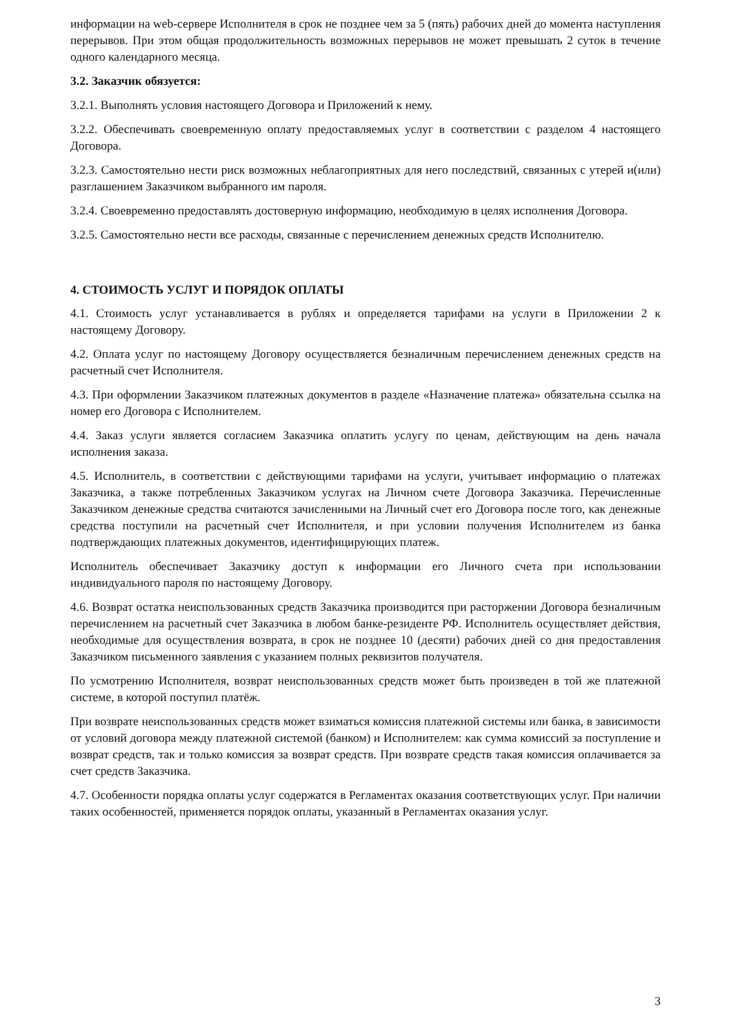информации на web-сервере Исполнителя в срок не позднее чем за 5 (пять) рабочих дней до момента наступления перерывов. При этом общая продолжительность возможных перерывов не может превышать 2 суток в течение одного календарного месяца.
3.2. Заказчик обязуется:
3.2.1. Выполнять условия настоящего Договора и Приложений к нему.
3.2.2. Обеспечивать своевременную оплату предоставляемых услуг в соответствии с разделом 4 настоящего Договора.
3.2.3. Самостоятельно нести риск возможных неблагоприятных для него последствий, связанных с утерей и(или) разглашением Заказчиком выбранного им пароля.
3.2.4. Своевременно предоставлять достоверную информацию, необходимую в целях исполнения Договора.
3.2.5. Самостоятельно нести все расходы, связанные с перечислением денежных средств Исполнителю.
4. СТОИМОСТЬ УСЛУГ И ПОРЯДОК ОПЛАТЫ
4.1. Стоимость услуг устанавливается в рублях и определяется тарифами на услуги в Приложении 2 к настоящему Договору.
4.2. Оплата услуг по настоящему Договору осуществляется безналичным перечислением денежных средств на расчетный счет Исполнителя.
4.3. При оформлении Заказчиком платежных документов в разделе «Назначение платежа» обязательна ссылка на номер его Договора с Исполнителем.
4.4. Заказ услуги является согласием Заказчика оплатить услугу по ценам, действующим на день начала исполнения заказа.
4.5. Исполнитель, в соответствии с действующими тарифами на услуги, учитывает информацию о платежах Заказчика, а также потребленных Заказчиком услугах на Личном счете Договора Заказчика. Перечисленные Заказчиком денежные средства считаются зачисленными на Личный счет его Договора после того, как денежные средства поступили на расчетный счет Исполнителя, и при условии получения Исполнителем из банка подтверждающих платежных документов, идентифицирующих платеж.
Исполнитель обеспечивает Заказчику доступ к информации его Личного счета при использовании индивидуального пароля по настоящему Договору.
4.6. Возврат остатка неиспользованных средств Заказчика производится при расторжении Договора безналичным перечислением на расчетный счет Заказчика в любом банке-резиденте РФ. Исполнитель осуществляет действия, необходимые для осуществления возврата, в срок не позднее 10 (десяти) рабочих дней со дня предоставления Заказчиком письменного заявления с указанием полных реквизитов получателя.
По усмотрению Исполнителя, возврат неиспользованных средств может быть произведен в той же платежной системе, в которой поступил платёж.
При возврате неиспользованных средств может взиматься комиссия платежной системы или банка, в зависимости от условий договора между платежной системой (банком) и Исполнителем: как сумма комиссий за поступление и возврат средств, так и только комиссия за возврат средств. При возврате средств такая комиссия оплачивается за счет средств Заказчика.
4.7. Особенности порядка оплаты услуг содержатся в Регламентах оказания соответствующих услуг. При наличии таких особенностей, применяется порядок оплаты, указанный в Регламентах оказания услуг.
3